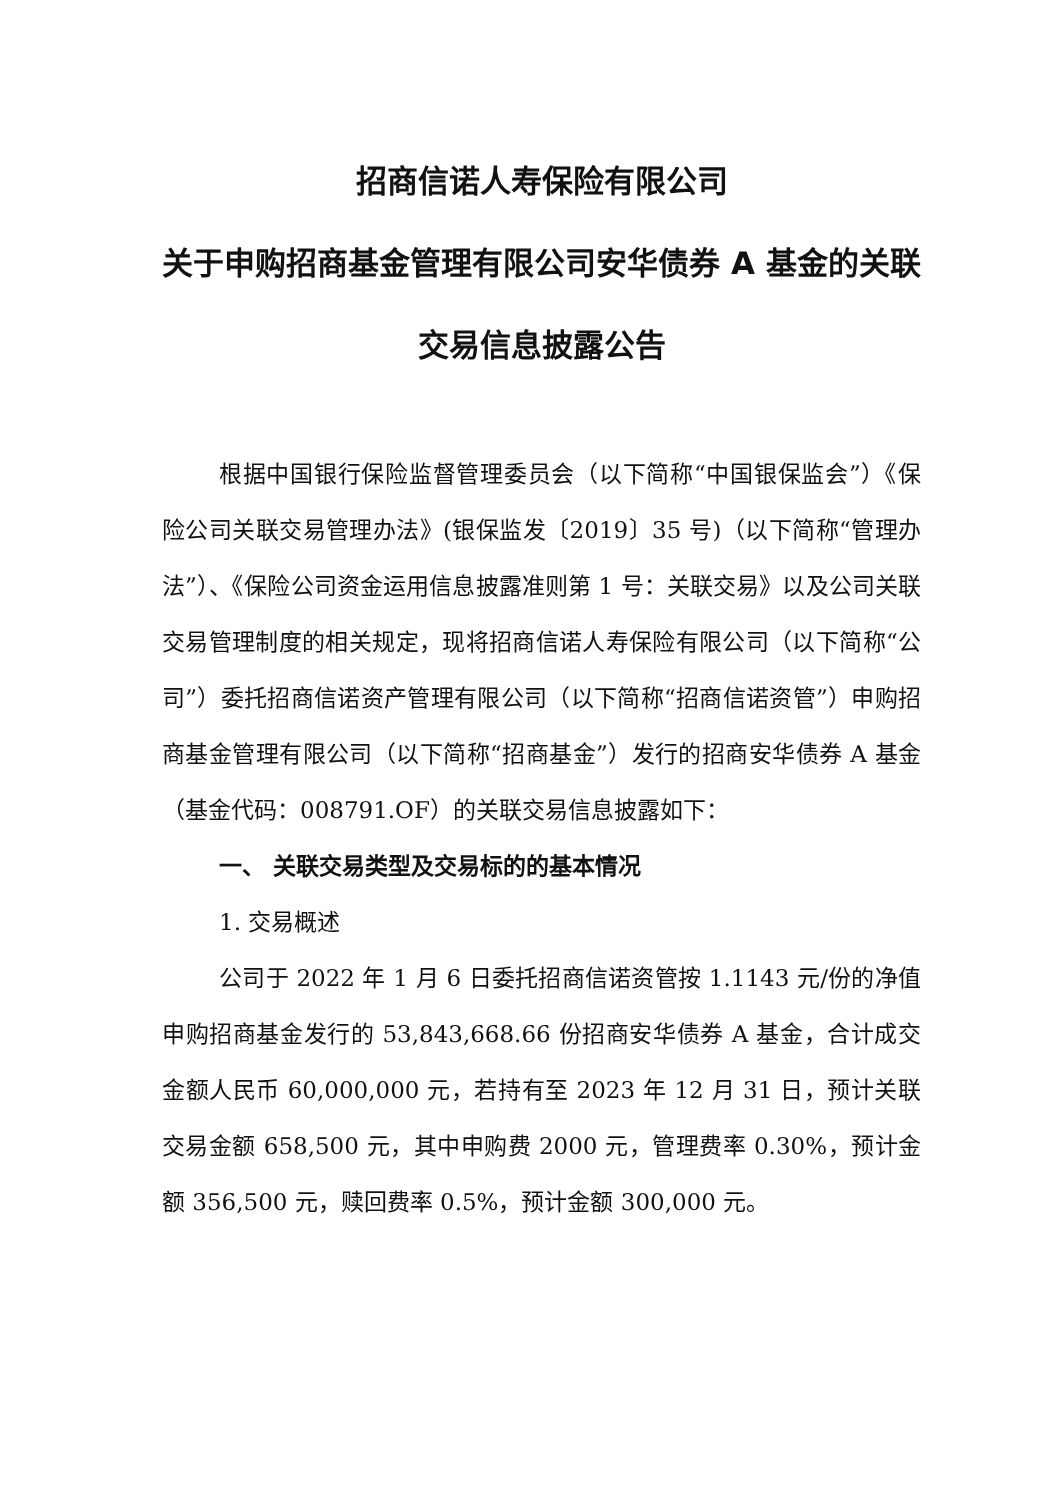招商信诺人寿保险有限公司
关于申购招商基金管理有限公司安华债券 A 基金的关联交易信息披露公告
根据中国银行保险监督管理委员会（以下简称“中国银保监会”）《保险公司关联交易管理办法》(银保监发〔2019〕35 号)（以下简称“管理办法”）、《保险公司资金运用信息披露准则第 1 号：关联交易》以及公司关联交易管理制度的相关规定，现将招商信诺人寿保险有限公司（以下简称“公司”）委托招商信诺资产管理有限公司（以下简称“招商信诺资管”）申购招商基金管理有限公司（以下简称“招商基金”）发行的招商安华债券 A 基金（基金代码：008791.OF）的关联交易信息披露如下：
一、 关联交易类型及交易标的的基本情况
1. 交易概述
公司于 2022 年 1 月 6 日委托招商信诺资管按 1.1143 元/份的净值申购招商基金发行的 53,843,668.66 份招商安华债券 A 基金，合计成交金额人民币 60,000,000 元，若持有至 2023 年 12 月 31 日，预计关联交易金额 658,500 元，其中申购费 2000 元，管理费率 0.30%，预计金额 356,500 元，赎回费率 0.5%，预计金额 300,000 元。